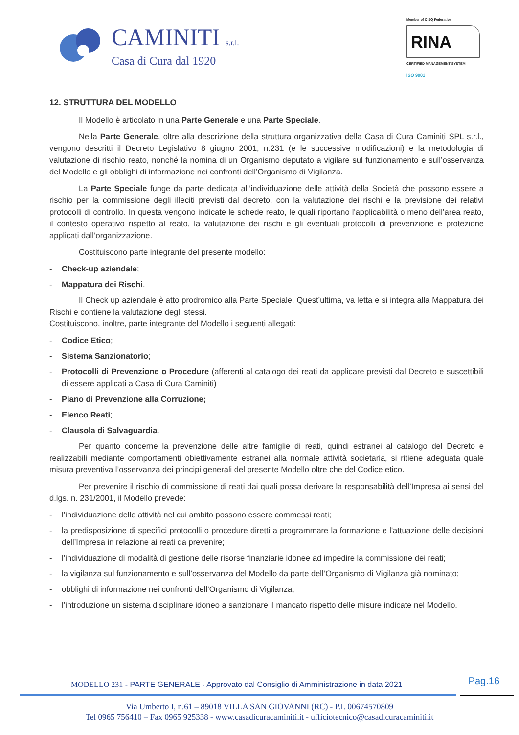CAMINITI s.r.l.
Casa di Cura dal 1920
Member of CISQ Federation
RINA
CERTIFIED MANAGEMENT SYSTEM
ISO 9001
12. STRUTTURA DEL MODELLO
Il Modello è articolato in una Parte Generale e una Parte Speciale.
Nella Parte Generale, oltre alla descrizione della struttura organizzativa della Casa di Cura Caminiti SPL s.r.l., vengono descritti il Decreto Legislativo 8 giugno 2001, n.231 (e le successive modificazioni) e la metodologia di valutazione di rischio reato, nonché la nomina di un Organismo deputato a vigilare sul funzionamento e sull’osservanza del Modello e gli obblighi di informazione nei confronti dell’Organismo di Vigilanza.
La Parte Speciale funge da parte dedicata all’individuazione delle attività della Società che possono essere a rischio per la commissione degli illeciti previsti dal decreto, con la valutazione dei rischi e la previsione dei relativi protocolli di controllo. In questa vengono indicate le schede reato, le quali riportano l'applicabilità o meno dell’area reato, il contesto operativo rispetto al reato, la valutazione dei rischi e gli eventuali protocolli di prevenzione e protezione applicati dall’organizzazione.
Costituiscono parte integrante del presente modello:
- Check-up aziendale;
- Mappatura dei Rischi.
Il Check up aziendale è atto prodromico alla Parte Speciale. Quest’ultima, va letta e si integra alla Mappatura dei Rischi e contiene la valutazione degli stessi.
Costituiscono, inoltre, parte integrante del Modello i seguenti allegati:
- Codice Etico;
- Sistema Sanzionatorio;
- Protocolli di Prevenzione o Procedure (afferenti al catalogo dei reati da applicare previsti dal Decreto e suscettibili di essere applicati a Casa di Cura Caminiti)
- Piano di Prevenzione alla Corruzione;
- Elenco Reati;
- Clausola di Salvaguardia.
Per quanto concerne la prevenzione delle altre famiglie di reati, quindi estranei al catalogo del Decreto e realizzabili mediante comportamenti obiettivamente estranei alla normale attività societaria, si ritiene adeguata quale misura preventiva l’osservanza dei principi generali del presente Modello oltre che del Codice etico.
Per prevenire il rischio di commissione di reati dai quali possa derivare la responsabilità dell’Impresa ai sensi del d.lgs. n. 231/2001, il Modello prevede:
- l’individuazione delle attività nel cui ambito possono essere commessi reati;
- la predisposizione di specifici protocolli o procedure diretti a programmare la formazione e l'attuazione delle decisioni dell’Impresa in relazione ai reati da prevenire;
- l’individuazione di modalità di gestione delle risorse finanziarie idonee ad impedire la commissione dei reati;
- la vigilanza sul funzionamento e sull’osservanza del Modello da parte dell’Organismo di Vigilanza già nominato;
- obblighi di informazione nei confronti dell’Organismo di Vigilanza;
- l’introduzione un sistema disciplinare idoneo a sanzionare il mancato rispetto delle misure indicate nel Modello.
MODELLO 231 - PARTE GENERALE - Approvato dal Consiglio di Amministrazione in data 2021
Pag.16
Via Umberto I, n.61 – 89018 VILLA SAN GIOVANNI (RC) - P.I. 00674570809
Tel 0965 756410 – Fax 0965 925338 - www.casadicuracaminiti.it - ufficiotecnico@casadicuracaminiti.it